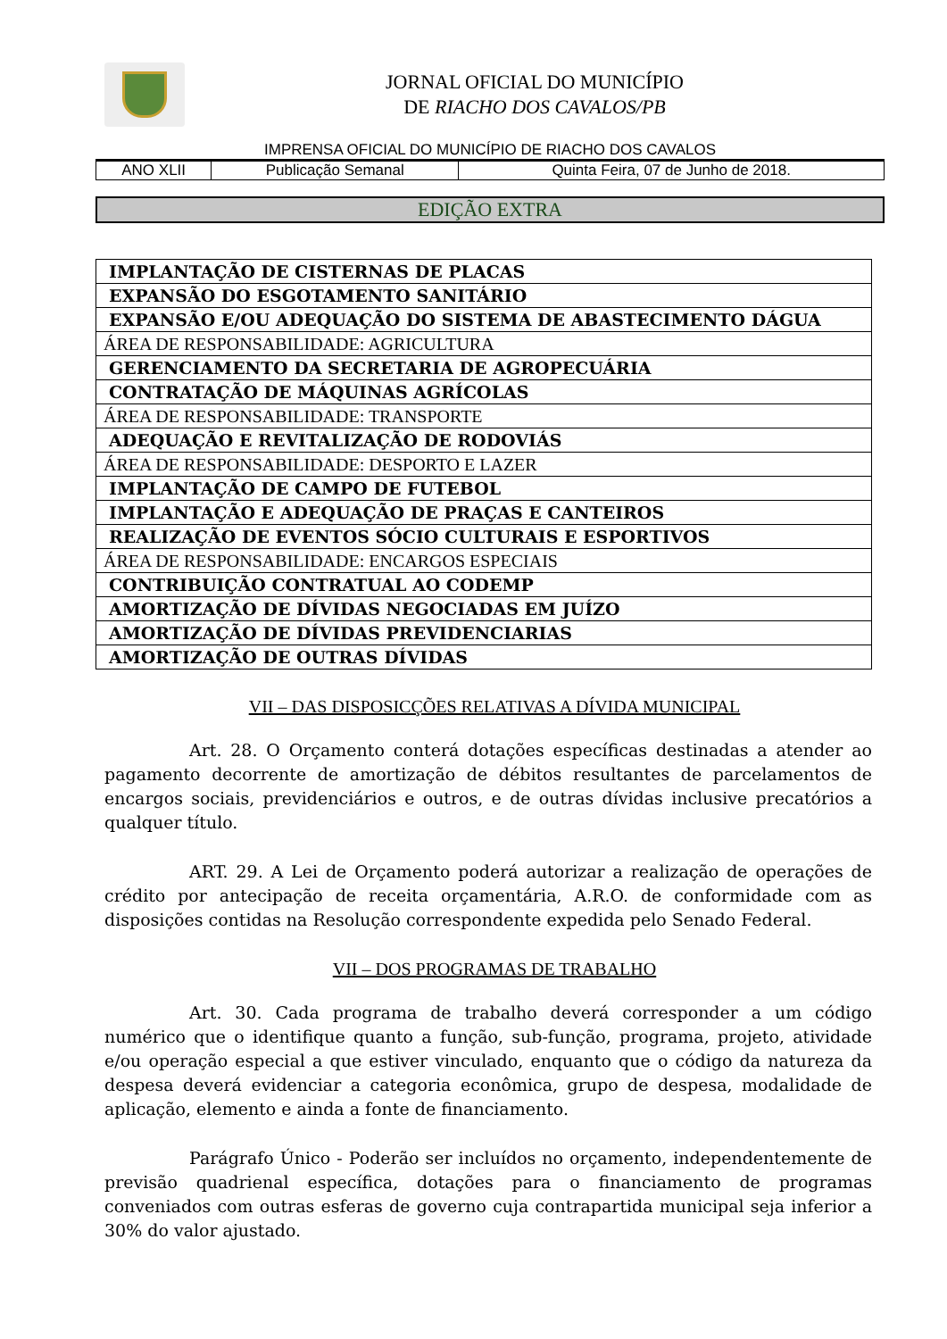JORNAL OFICIAL DO MUNICÍPIO
DE RIACHO DOS CAVALOS/PB
IMPRENSA OFICIAL DO MUNICÍPIO DE RIACHO DOS CAVALOS
| ANO XLII | Publicação Semanal | Quinta Feira, 07 de Junho de 2018. |
EDIÇÃO EXTRA
| IMPLANTAÇÃO DE CISTERNAS DE PLACAS |
| EXPANSÃO DO ESGOTAMENTO SANITÁRIO |
| EXPANSÃO E/OU ADEQUAÇÃO DO SISTEMA DE ABASTECIMENTO DÁGUA |
| ÁREA DE RESPONSABILIDADE: AGRICULTURA |
| GERENCIAMENTO DA SECRETARIA DE AGROPECUÁRIA |
| CONTRATAÇÃO DE MÁQUINAS AGRÍCOLAS |
| ÁREA DE RESPONSABILIDADE: TRANSPORTE |
| ADEQUAÇÃO E REVITALIZAÇÃO DE RODOVIÁS |
| ÁREA DE RESPONSABILIDADE: DESPORTO E LAZER |
| IMPLANTAÇÃO DE CAMPO DE FUTEBOL |
| IMPLANTAÇÃO E ADEQUAÇÃO DE PRAÇAS E CANTEIROS |
| REALIZAÇÃO DE EVENTOS SÓCIO CULTURAIS E ESPORTIVOS |
| ÁREA DE RESPONSABILIDADE: ENCARGOS ESPECIAIS |
| CONTRIBUIÇÃO CONTRATUAL AO CODEMP |
| AMORTIZAÇÃO DE DÍVIDAS NEGOCIADAS EM JUÍZO |
| AMORTIZAÇÃO DE DÍVIDAS PREVIDENCIARIAS |
| AMORTIZAÇÃO DE OUTRAS DÍVIDAS |
VII – DAS DISPOSICÇÕES RELATIVAS A DÍVIDA MUNICIPAL
     Art. 28. O Orçamento conterá dotações específicas destinadas a atender ao pagamento decorrente de amortização de débitos resultantes de parcelamentos de encargos sociais, previdenciários e outros, e de outras dívidas inclusive precatórios a qualquer título.
     ART. 29. A Lei de Orçamento poderá autorizar a realização de operações de crédito por antecipação de receita orçamentária, A.R.O. de conformidade com as disposições contidas na Resolução correspondente expedida pelo Senado Federal.
VII – DOS PROGRAMAS DE TRABALHO
     Art. 30. Cada programa de trabalho deverá corresponder a um código numérico que o identifique quanto a função, sub-função, programa, projeto, atividade e/ou operação especial a que estiver vinculado, enquanto que o código da natureza da despesa deverá evidenciar a categoria econômica, grupo de despesa, modalidade de aplicação, elemento e ainda a fonte de financiamento.
     Parágrafo Único - Poderão ser incluídos no orçamento, independentemente de previsão quadrienal específica, dotações para o financiamento de programas conveniados com outras esferas de governo cuja contrapartida municipal seja inferior a 30% do valor ajustado.